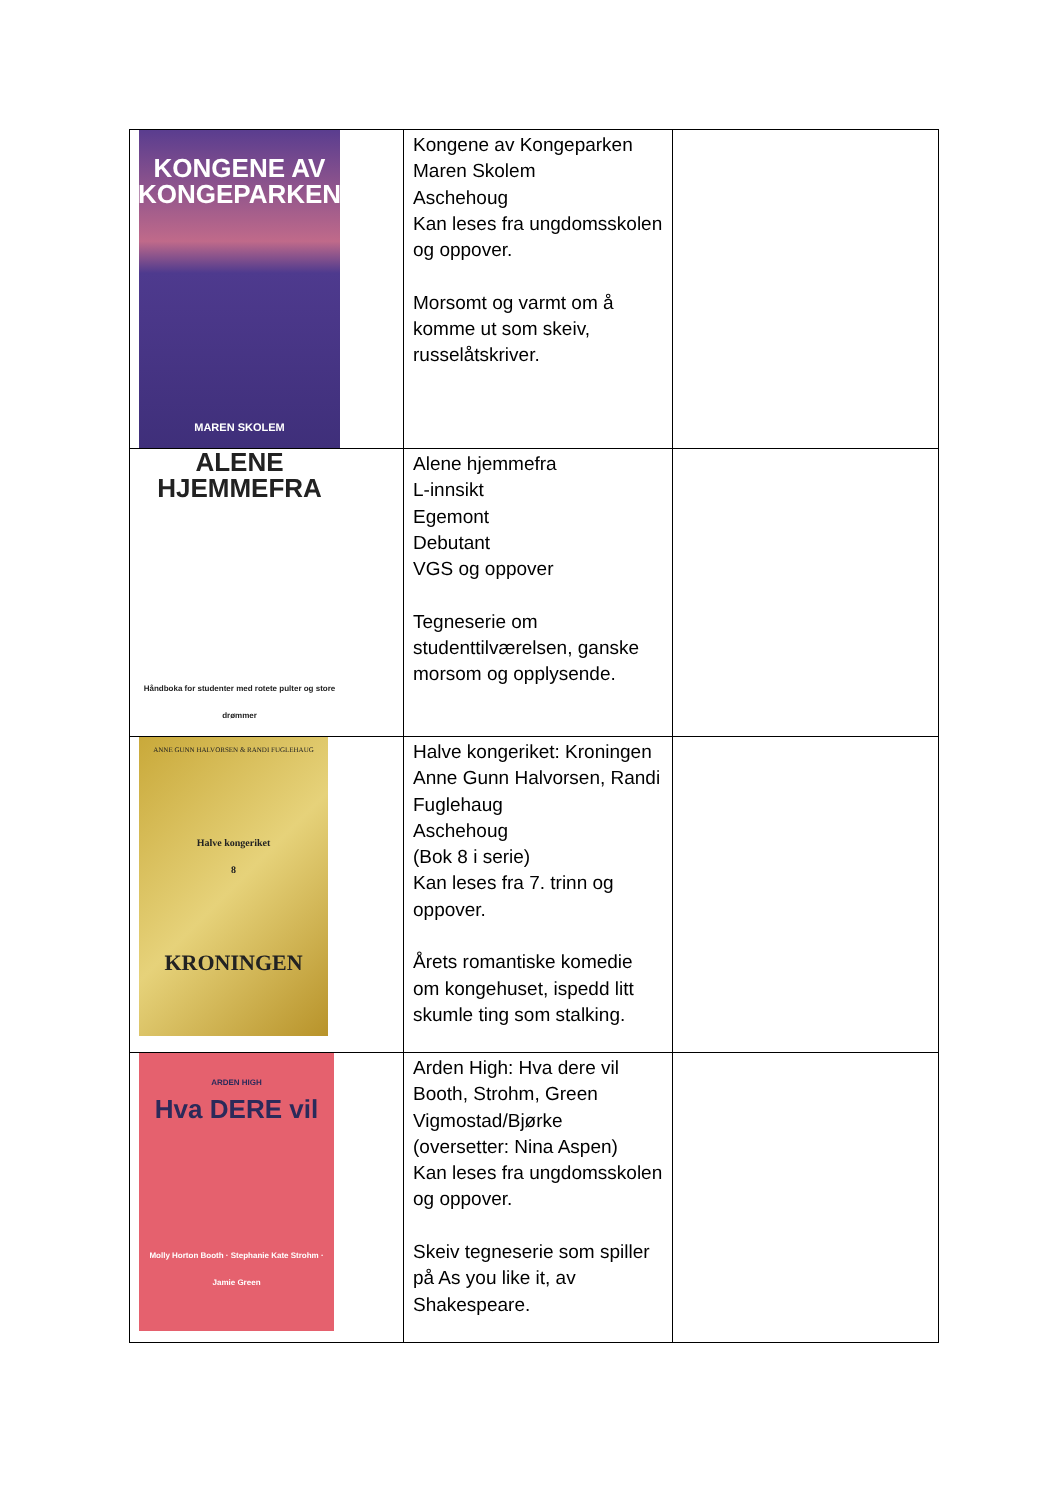| KONGENE AV KONGEPARKEN MAREN SKOLEM | Kongene av Kongeparken Maren Skolem Aschehoug Kan leses fra ungdomsskolen og oppover. Morsomt og varmt om å komme ut som skeiv, russelåtskriver. | |
| ALENE HJEMMEFRA Håndboka for studenter med rotete pulter og store drømmer | Alene hjemmefra L-innsikt Egemont Debutant VGS og oppover Tegneserie om studenttilværelsen, ganske morsom og opplysende. | |
| ANNE GUNN HALVORSEN & RANDI FUGLEHAUG Halve kongeriket 8 KRONINGEN | Halve kongeriket: Kroningen Anne Gunn Halvorsen, Randi Fuglehaug Aschehoug (Bok 8 i serie) Kan leses fra 7. trinn og oppover. Årets romantiske komedie om kongehuset, ispedd litt skumle ting som stalking. | |
| ARDEN HIGH Hva DERE vil Molly Horton Booth · Stephanie Kate Strohm · Jamie Green | Arden High: Hva dere vil Booth, Strohm, Green Vigmostad/Bjørke (oversetter: Nina Aspen) Kan leses fra ungdomsskolen og oppover. Skeiv tegneserie som spiller på As you like it, av Shakespeare. | |